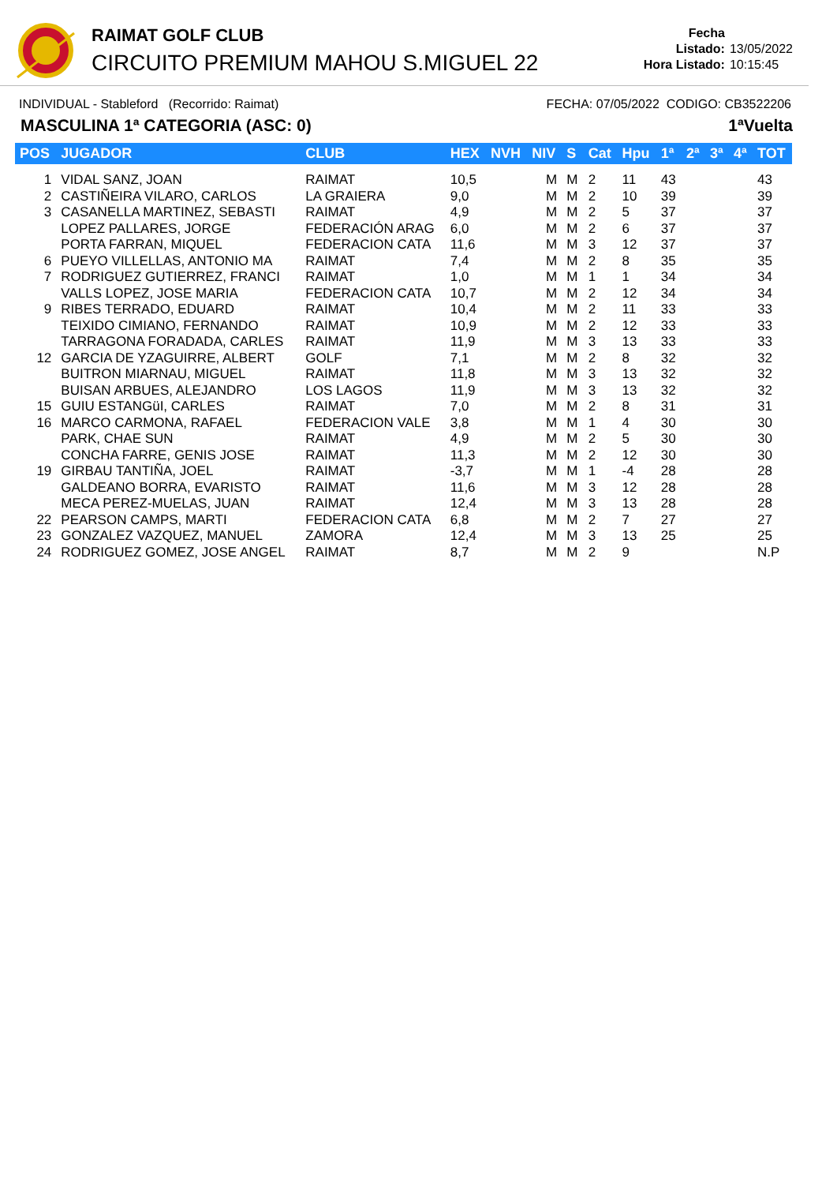RAIMAT GOLF CLUB
CIRCUITO PREMIUM MAHOU S.MIGUEL 22
Fecha Listado: 13/05/2022
Hora Listado: 10:15:45
INDIVIDUAL - Stableford (Recorrido: Raimat) FECHA: 07/05/2022 CODIGO: CB3522206
MASCULINA 1ª CATEGORIA (ASC: 0) 1ªVuelta
| POS | JUGADOR | CLUB | HEX | NVH | NIV | S | Cat | Hpu | 1ª | 2ª | 3ª | 4ª | TOT |
| --- | --- | --- | --- | --- | --- | --- | --- | --- | --- | --- | --- | --- | --- |
| 1 | VIDAL SANZ, JOAN | RAIMAT | 10,5 | | M | M | 2 | 11 | 43 | | | | 43 |
| 2 | CASTIÑEIRA VILARO, CARLOS | LA GRAIERA | 9,0 | | M | M | 2 | 10 | 39 | | | | 39 |
| 3 | CASANELLA MARTINEZ, SEBASTI | RAIMAT | 4,9 | | M | M | 2 | 5 | 37 | | | | 37 |
| | LOPEZ PALLARES, JORGE | FEDERACIÓN ARAG | 6,0 | | M | M | 2 | 6 | 37 | | | | 37 |
| | PORTA FARRAN, MIQUEL | FEDERACION CATA | 11,6 | | M | M | 3 | 12 | 37 | | | | 37 |
| 6 | PUEYO VILLELLAS, ANTONIO MA | RAIMAT | 7,4 | | M | M | 2 | 8 | 35 | | | | 35 |
| 7 | RODRIGUEZ GUTIERREZ, FRANCI | RAIMAT | 1,0 | | M | M | 1 | 1 | 34 | | | | 34 |
| | VALLS LOPEZ, JOSE MARIA | FEDERACION CATA | 10,7 | | M | M | 2 | 12 | 34 | | | | 34 |
| 9 | RIBES TERRADO, EDUARD | RAIMAT | 10,4 | | M | M | 2 | 11 | 33 | | | | 33 |
| | TEIXIDO CIMIANO, FERNANDO | RAIMAT | 10,9 | | M | M | 2 | 12 | 33 | | | | 33 |
| | TARRAGONA FORADADA, CARLES | RAIMAT | 11,9 | | M | M | 3 | 13 | 33 | | | | 33 |
| 12 | GARCIA DE YZAGUIRRE, ALBERT | GOLF | 7,1 | | M | M | 2 | 8 | 32 | | | | 32 |
| | BUITRON MIARNAU, MIGUEL | RAIMAT | 11,8 | | M | M | 3 | 13 | 32 | | | | 32 |
| | BUISAN ARBUES, ALEJANDRO | LOS LAGOS | 11,9 | | M | M | 3 | 13 | 32 | | | | 32 |
| 15 | GUIU ESTANGüI, CARLES | RAIMAT | 7,0 | | M | M | 2 | 8 | 31 | | | | 31 |
| 16 | MARCO CARMONA, RAFAEL | FEDERACION VALE | 3,8 | | M | M | 1 | 4 | 30 | | | | 30 |
| | PARK, CHAE SUN | RAIMAT | 4,9 | | M | M | 2 | 5 | 30 | | | | 30 |
| | CONCHA FARRE, GENIS JOSE | RAIMAT | 11,3 | | M | M | 2 | 12 | 30 | | | | 30 |
| 19 | GIRBAU TANTIÑA, JOEL | RAIMAT | -3,7 | | M | M | 1 | -4 | 28 | | | | 28 |
| | GALDEANO BORRA, EVARISTO | RAIMAT | 11,6 | | M | M | 3 | 12 | 28 | | | | 28 |
| | MECA PEREZ-MUELAS, JUAN | RAIMAT | 12,4 | | M | M | 3 | 13 | 28 | | | | 28 |
| 22 | PEARSON CAMPS, MARTI | FEDERACION CATA | 6,8 | | M | M | 2 | 7 | 27 | | | | 27 |
| 23 | GONZALEZ VAZQUEZ, MANUEL | ZAMORA | 12,4 | | M | M | 3 | 13 | 25 | | | | 25 |
| 24 | RODRIGUEZ GOMEZ, JOSE ANGEL | RAIMAT | 8,7 | | M | M | 2 | 9 | | | | | N.P |